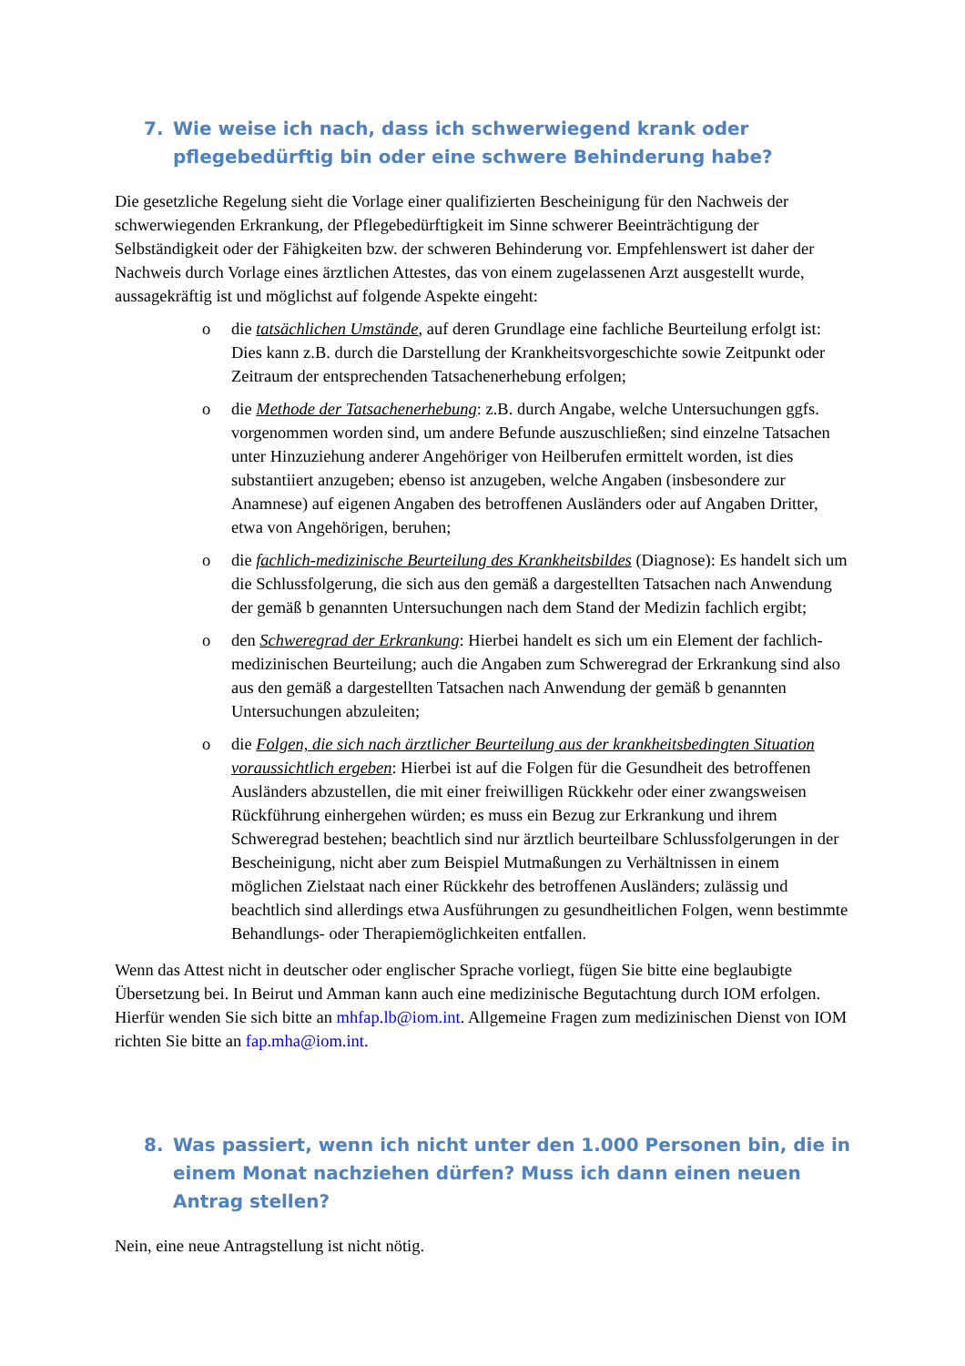7. Wie weise ich nach, dass ich schwerwiegend krank oder pflegebedürftig bin oder eine schwere Behinderung habe?
Die gesetzliche Regelung sieht die Vorlage einer qualifizierten Bescheinigung für den Nachweis der schwerwiegenden Erkrankung, der Pflegebedürftigkeit im Sinne schwerer Beeinträchtigung der Selbständigkeit oder der Fähigkeiten bzw. der schweren Behinderung vor. Empfehlenswert ist daher der Nachweis durch Vorlage eines ärztlichen Attestes, das von einem zugelassenen Arzt ausgestellt wurde, aussagekräftig ist und möglichst auf folgende Aspekte eingeht:
o die tatsächlichen Umstände, auf deren Grundlage eine fachliche Beurteilung erfolgt ist: Dies kann z.B. durch die Darstellung der Krankheitsvorgeschichte sowie Zeitpunkt oder Zeitraum der entsprechenden Tatsachenerhebung erfolgen;
o die Methode der Tatsachenerhebung: z.B. durch Angabe, welche Untersuchungen ggfs. vorgenommen worden sind, um andere Befunde auszuschließen; sind einzelne Tatsachen unter Hinzuziehung anderer Angehöriger von Heilberufen ermittelt worden, ist dies substantiiert anzugeben; ebenso ist anzugeben, welche Angaben (insbesondere zur Anamnese) auf eigenen Angaben des betroffenen Ausländers oder auf Angaben Dritter, etwa von Angehörigen, beruhen;
o die fachlich-medizinische Beurteilung des Krankheitsbildes (Diagnose): Es handelt sich um die Schlussfolgerung, die sich aus den gemäß a dargestellten Tatsachen nach Anwendung der gemäß b genannten Untersuchungen nach dem Stand der Medizin fachlich ergibt;
o den Schweregrad der Erkrankung: Hierbei handelt es sich um ein Element der fachlich-medizinischen Beurteilung; auch die Angaben zum Schweregrad der Erkrankung sind also aus den gemäß a dargestellten Tatsachen nach Anwendung der gemäß b genannten Untersuchungen abzuleiten;
o die Folgen, die sich nach ärztlicher Beurteilung aus der krankheitsbedingten Situation voraussichtlich ergeben: Hierbei ist auf die Folgen für die Gesundheit des betroffenen Ausländers abzustellen, die mit einer freiwilligen Rückkehr oder einer zwangsweisen Rückführung einhergehen würden; es muss ein Bezug zur Erkrankung und ihrem Schweregrad bestehen; beachtlich sind nur ärztlich beurteilbare Schlussfolgerungen in der Bescheinigung, nicht aber zum Beispiel Mutmaßungen zu Verhältnissen in einem möglichen Zielstaat nach einer Rückkehr des betroffenen Ausländers; zulässig und beachtlich sind allerdings etwa Ausführungen zu gesundheitlichen Folgen, wenn bestimmte Behandlungs- oder Therapiemöglichkeiten entfallen.
Wenn das Attest nicht in deutscher oder englischer Sprache vorliegt, fügen Sie bitte eine beglaubigte Übersetzung bei. In Beirut und Amman kann auch eine medizinische Begutachtung durch IOM erfolgen. Hierfür wenden Sie sich bitte an mhfap.lb@iom.int. Allgemeine Fragen zum medizinischen Dienst von IOM richten Sie bitte an fap.mha@iom.int.
8. Was passiert, wenn ich nicht unter den 1.000 Personen bin, die in einem Monat nachziehen dürfen? Muss ich dann einen neuen Antrag stellen?
Nein, eine neue Antragstellung ist nicht nötig.